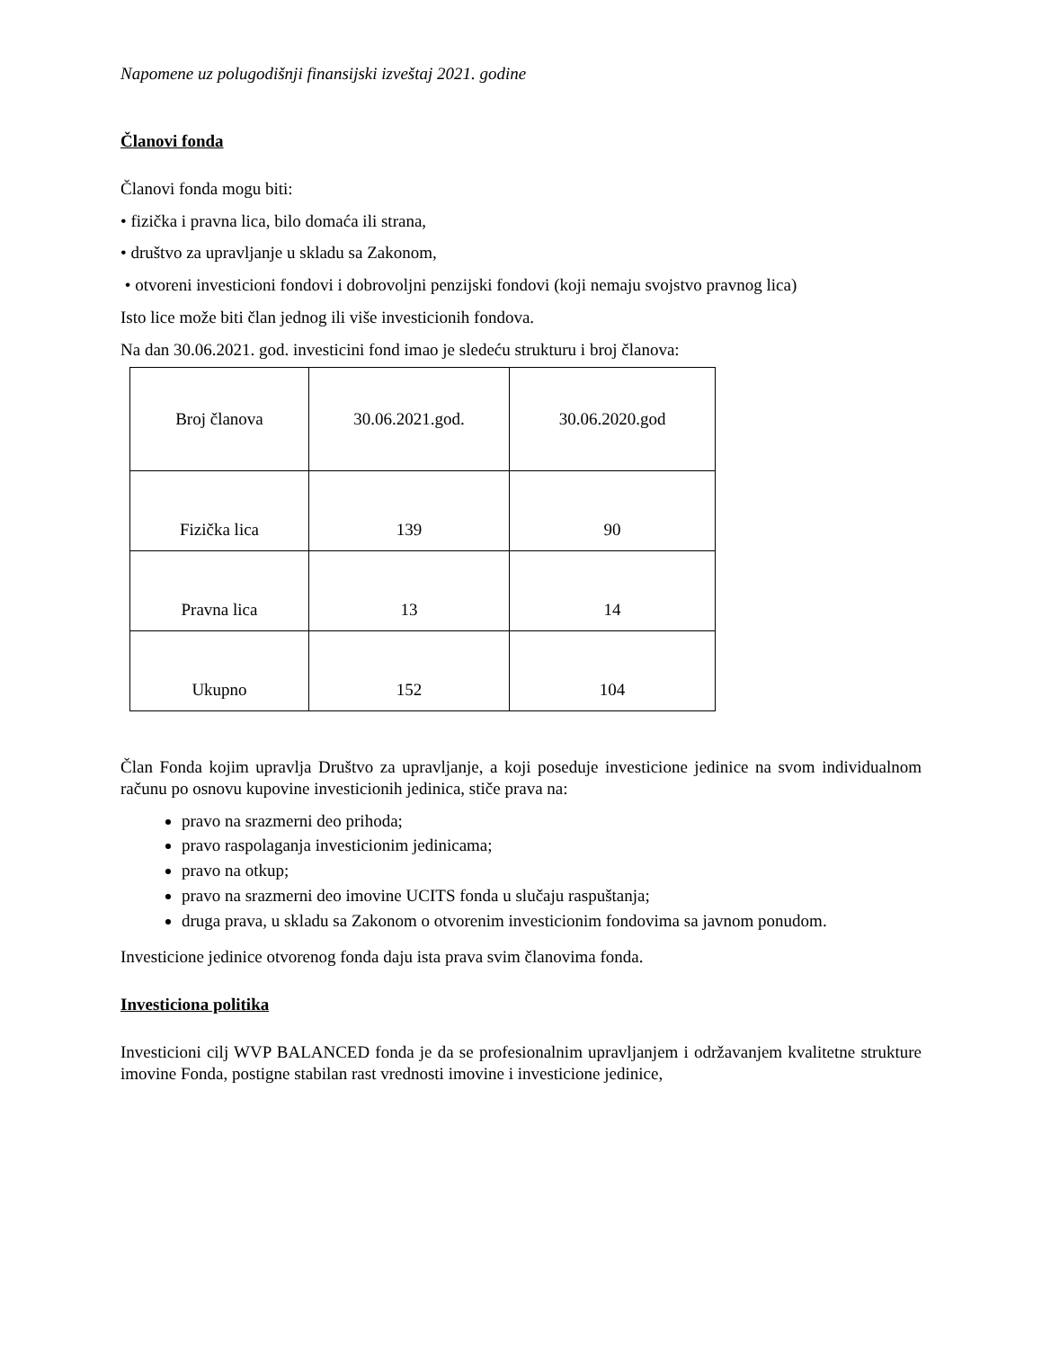Napomene uz polugodišnji finansijski izveštaj 2021. godine
Članovi fonda
Članovi fonda mogu biti:
• fizička i pravna lica, bilo domaća ili strana,
• društvo za upravljanje u skladu sa Zakonom,
• otvoreni investicioni fondovi i dobrovoljni penzijski fondovi (koji nemaju svojstvo pravnog lica)
Isto lice može biti član jednog ili više investicionih fondova.
Na dan 30.06.2021. god. investicini fond imao je sledeću strukturu i broj članova:
| Broj članova | 30.06.2021.god. | 30.06.2020.god |
| --- | --- | --- |
| Fizička lica | 139 | 90 |
| Pravna lica | 13 | 14 |
| Ukupno | 152 | 104 |
Član Fonda kojim upravlja Društvo za upravljanje, a koji poseduje investicione jedinice na svom individualnom računu po osnovu kupovine investicionih jedinica, stiče prava na:
pravo na srazmerni deo prihoda;
pravo raspolaganja investicionim jedinicama;
pravo na otkup;
pravo na srazmerni deo imovine UCITS fonda u slučaju raspuštanja;
druga prava, u skladu sa Zakonom o otvorenim investicionim fondovima sa javnom ponudom.
Investicione jedinice otvorenog fonda daju ista prava svim članovima fonda.
Investiciona politika
Investicioni cilj WVP BALANCED fonda je da se profesionalnim upravljanjem i održavanjem kvalitetne strukture imovine Fonda, postigne stabilan rast vrednosti imovine i investicione jedinice,